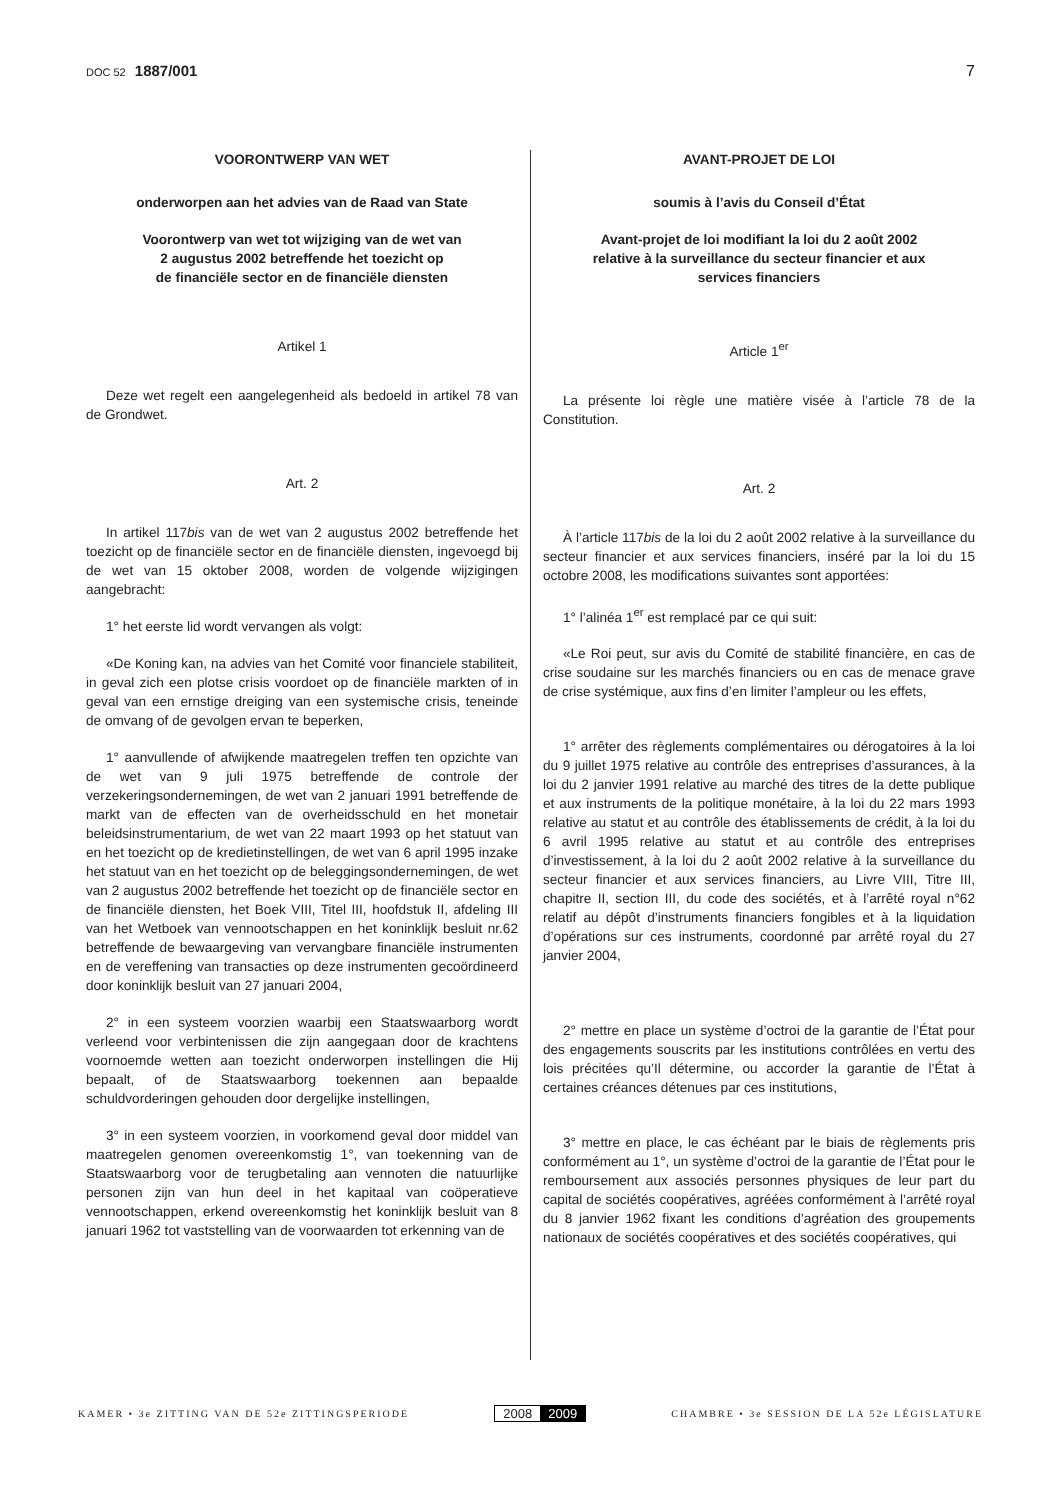DOC 52 1887/001 7
VOORONTWERP VAN WET
onderworpen aan het advies van de Raad van State
Voorontwerp van wet tot wijziging van de wet van
2 augustus 2002 betreffende het toezicht op
de financiële sector en de financiële diensten
Artikel 1
Deze wet regelt een aangelegenheid als bedoeld in artikel 78 van de Grondwet.
Art. 2
In artikel 117bis van de wet van 2 augustus 2002 betreffende het toezicht op de financiële sector en de financiële diensten, ingevoegd bij de wet van 15 oktober 2008, worden de volgende wijzigingen aangebracht:
1° het eerste lid wordt vervangen als volgt:
«De Koning kan, na advies van het Comité voor financiele stabiliteit, in geval zich een plotse crisis voordoet op de financiële markten of in geval van een ernstige dreiging van een systemische crisis, teneinde de omvang of de gevolgen ervan te beperken,
1° aanvullende of afwijkende maatregelen treffen ten opzichte van de wet van 9 juli 1975 betreffende de controle der verzekeringsondernemingen, de wet van 2 januari 1991 betreffende de markt van de effecten van de overheidsschuld en het monetair beleidsinstrumentarium, de wet van 22 maart 1993 op het statuut van en het toezicht op de kredietinstellingen, de wet van 6 april 1995 inzake het statuut van en het toezicht op de beleggingsondernemingen, de wet van 2 augustus 2002 betreffende het toezicht op de financiële sector en de financiële diensten, het Boek VIII, Titel III, hoofdstuk II, afdeling III van het Wetboek van vennootschappen en het koninklijk besluit nr.62 betreffende de bewaargeving van vervangbare financiële instrumenten en de vereffening van transacties op deze instrumenten gecoördineerd door koninklijk besluit van 27 januari 2004,
2° in een systeem voorzien waarbij een Staatswaarborg wordt verleend voor verbintenissen die zijn aangegaan door de krachtens voornoemde wetten aan toezicht onderworpen instellingen die Hij bepaalt, of de Staatswaarborg toekennen aan bepaalde schuldvorderingen gehouden door dergelijke instellingen,
3° in een systeem voorzien, in voorkomend geval door middel van maatregelen genomen overeenkomstig 1°, van toekenning van de Staatswaarborg voor de terugbetaling aan vennoten die natuurlijke personen zijn van hun deel in het kapitaal van coöperatieve vennootschappen, erkend overeenkomstig het koninklijk besluit van 8 januari 1962 tot vaststelling van de voorwaarden tot erkenning van de
AVANT-PROJET DE LOI
soumis à l’avis du Conseil d’État
Avant-projet de loi modifiant la loi du 2 août 2002
relative à la surveillance du secteur financier et aux
services financiers
Article 1<sup>er</sup>
La présente loi règle une matière visée à l’article 78 de la Constitution.
Art. 2
À l’article 117bis de la loi du 2 août 2002 relative à la surveillance du secteur financier et aux services financiers, inséré par la loi du 15 octobre 2008, les modifications suivantes sont apportées:
1° l’alinéa 1<sup>er</sup> est remplacé par ce qui suit:
«Le Roi peut, sur avis du Comité de stabilité financière, en cas de crise soudaine sur les marchés financiers ou en cas de menace grave de crise systémique, aux fins d’en limiter l’ampleur ou les effets,
1° arrêter des règlements complémentaires ou dérogatoires à la loi du 9 juillet 1975 relative au contrôle des entreprises d’assurances, à la loi du 2 janvier 1991 relative au marché des titres de la dette publique et aux instruments de la politique monétaire, à la loi du 22 mars 1993 relative au statut et au contrôle des établissements de crédit, à la loi du 6 avril 1995 relative au statut et au contrôle des entreprises d’investissement, à la loi du 2 août 2002 relative à la surveillance du secteur financier et aux services financiers, au Livre VIII, Titre III, chapitre II, section III, du code des sociétés, et à l’arrêté royal n°62 relatif au dépôt d’instruments financiers fongibles et à la liquidation d’opérations sur ces instruments, coordonné par arrêté royal du 27 janvier 2004,
2° mettre en place un système d’octroi de la garantie de l’État pour des engagements souscrits par les institutions contrôlées en vertu des lois précitées qu’Il détermine, ou accorder la garantie de l’État à certaines créances détenues par ces institutions,
3° mettre en place, le cas échéant par le biais de règlements pris conformément au 1°, un système d’octroi de la garantie de l’État pour le remboursement aux associés personnes physiques de leur part du capital de sociétés coopératives, agréées conformément à l’arrêté royal du 8 janvier 1962 fixant les conditions d’agréation des groupements nationaux de sociétés coopératives et des sociétés coopératives, qui
KAMER • 3e ZITTING VAN DE 52e ZITTINGSPERIODE
2008 2009
CHAMBRE • 3e SESSION DE LA 52e LÉGISLATURE